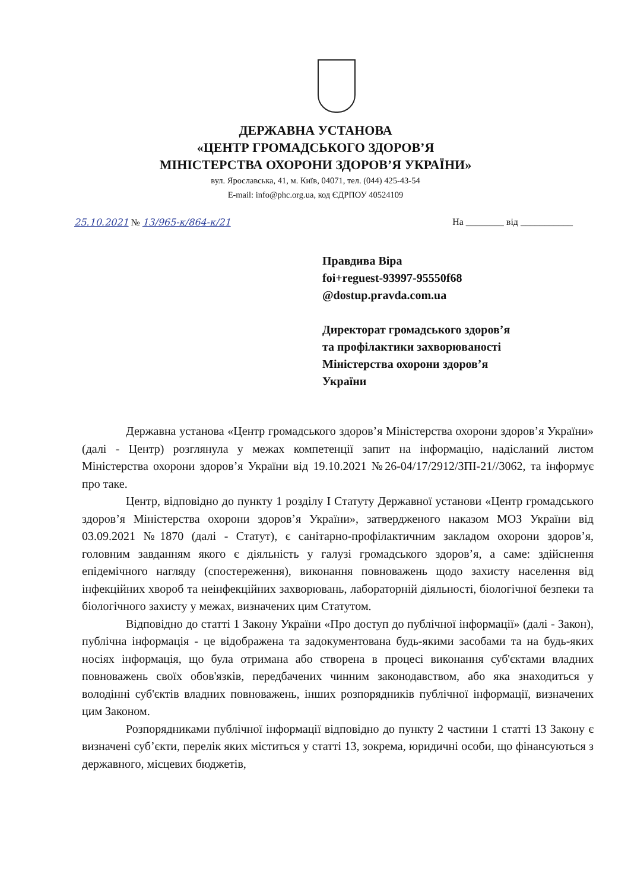ДЕРЖАВНА УСТАНОВА
«ЦЕНТР ГРОМАДСЬКОГО ЗДОРОВ’Я
МІНІСТЕРСТВА ОХОРОНИ ЗДОРОВ’Я УКРАЇНИ»
вул. Ярославська, 41, м. Київ, 04071, тел. (044) 425-43-54
E-mail: info@phc.org.ua, код ЄДРПОУ 40524109
25.10.2021 № 13/965-к/864-к/21 На ________ від ___________
Правдива Віра
foi+reguest-93997-95550f68
@dostup.pravda.com.ua
Директорат громадського здоров’я
та профілактики захворюваності
Міністерства охорони здоров’я
України
Державна установа «Центр громадського здоров’я Міністерства охорони здоров’я України» (далі - Центр) розглянула у межах компетенції запит на інформацію, надісланий листом Міністерства охорони здоров’я України від 19.10.2021 №26-04/17/2912/ЗПІ-21//3062, та інформує про таке.
Центр, відповідно до пункту 1 розділу І Статуту Державної установи «Центр громадського здоров’я Міністерства охорони здоров’я України», затвердженого наказом МОЗ України від 03.09.2021 №1870 (далі - Статут), є санітарно-профілактичним закладом охорони здоров’я, головним завданням якого є діяльність у галузі громадського здоров’я, а саме: здійснення епідемічного нагляду (спостереження), виконання повноважень щодо захисту населення від інфекційних хвороб та неінфекційних захворювань, лабораторній діяльності, біологічної безпеки та біологічного захисту у межах, визначених цим Статутом.
Відповідно до статті 1 Закону України «Про доступ до публічної інформації» (далі - Закон), публічна інформація - це відображена та задокументована будь-якими засобами та на будь-яких носіях інформація, що була отримана або створена в процесі виконання суб'єктами владних повноважень своїх обов'язків, передбачених чинним законодавством, або яка знаходиться у володінні суб'єктів владних повноважень, інших розпорядників публічної інформації, визначених цим Законом.
Розпорядниками публічної інформації відповідно до пункту 2 частини 1 статті 13 Закону є визначені суб’єкти, перелік яких міститься у статті 13, зокрема, юридичні особи, що фінансуються з державного, місцевих бюджетів,